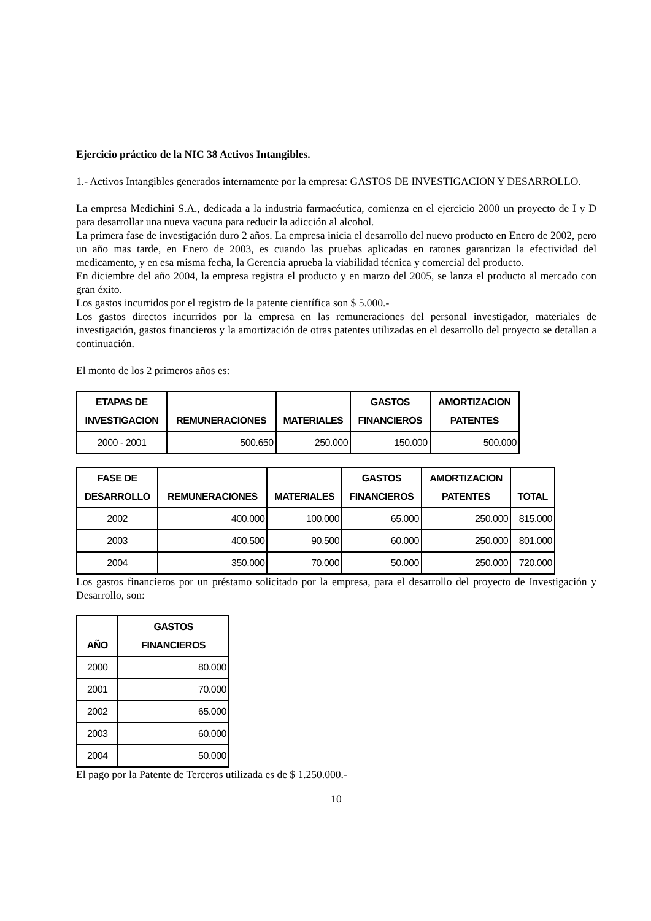Ejercicio práctico de la NIC 38 Activos Intangibles.
1.- Activos Intangibles generados internamente por la empresa: GASTOS DE INVESTIGACION Y DESARROLLO.
La empresa Medichini S.A., dedicada a la industria farmacéutica, comienza en el ejercicio 2000 un proyecto de I y D para desarrollar una nueva vacuna para reducir la adicción al alcohol.
La primera fase de investigación duro 2 años. La empresa inicia el desarrollo del nuevo producto en Enero de 2002, pero un año mas tarde, en Enero de 2003, es cuando las pruebas aplicadas en ratones garantizan la efectividad del medicamento, y en esa misma fecha, la Gerencia aprueba la viabilidad técnica y comercial del producto.
En diciembre del año 2004, la empresa registra el producto y en marzo del 2005, se lanza el producto al mercado con gran éxito.
Los gastos incurridos por el registro de la patente científica son $ 5.000.-
Los gastos directos incurridos por la empresa en las remuneraciones del personal investigador, materiales de investigación, gastos financieros y la amortización de otras patentes utilizadas en el desarrollo del proyecto se detallan a continuación.
El monto de los 2 primeros años es:
| ETAPAS DE INVESTIGACION | REMUNERACIONES | MATERIALES | GASTOS FINANCIEROS | AMORTIZACION PATENTES |
| --- | --- | --- | --- | --- |
| 2000 - 2001 | 500.650 | 250.000 | 150.000 | 500.000 |
| FASE DE DESARROLLO | REMUNERACIONES | MATERIALES | GASTOS FINANCIEROS | AMORTIZACION PATENTES | TOTAL |
| --- | --- | --- | --- | --- | --- |
| 2002 | 400.000 | 100.000 | 65.000 | 250.000 | 815.000 |
| 2003 | 400.500 | 90.500 | 60.000 | 250.000 | 801.000 |
| 2004 | 350.000 | 70.000 | 50.000 | 250.000 | 720.000 |
Los gastos financieros por un préstamo solicitado por la empresa, para el desarrollo del proyecto de Investigación y Desarrollo, son:
| AÑO | GASTOS FINANCIEROS |
| --- | --- |
| 2000 | 80.000 |
| 2001 | 70.000 |
| 2002 | 65.000 |
| 2003 | 60.000 |
| 2004 | 50.000 |
El pago por la Patente de Terceros utilizada es de $ 1.250.000.-
10